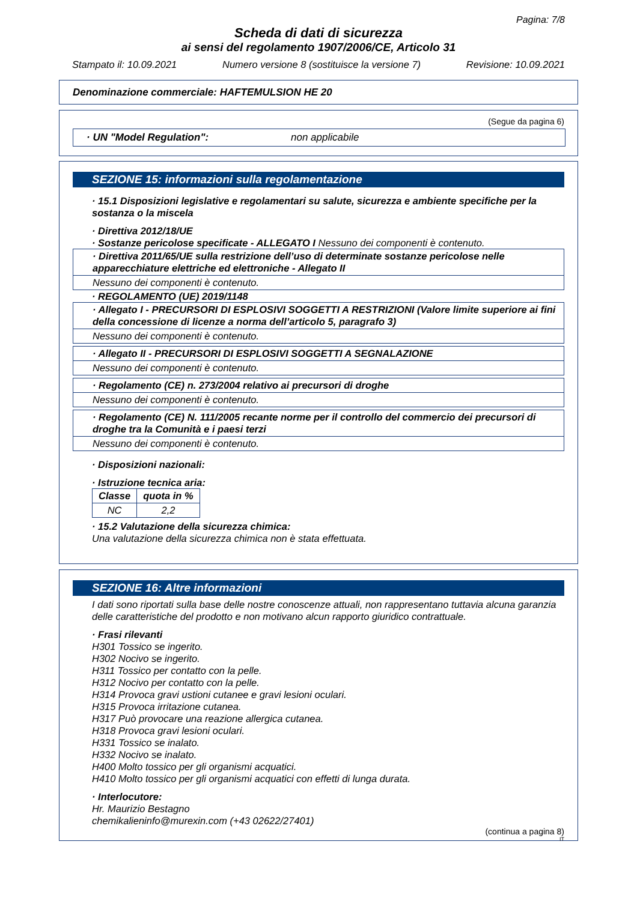Pagina: 7/8
Scheda di dati di sicurezza
ai sensi del regolamento 1907/2006/CE, Articolo 31
Stampato il: 10.09.2021 Numero versione 8 (sostituisce la versione 7) Revisione: 10.09.2021
Denominazione commerciale: HAFTEMULSION HE 20
(Segue da pagina 6)
· UN "Model Regulation": non applicabile
SEZIONE 15: informazioni sulla regolamentazione
· 15.1 Disposizioni legislative e regolamentari su salute, sicurezza e ambiente specifiche per la sostanza o la miscela
· Direttiva 2012/18/UE
· Sostanze pericolose specificate - ALLEGATO I Nessuno dei componenti è contenuto.
· Direttiva 2011/65/UE sulla restrizione dell’uso di determinate sostanze pericolose nelle apparecchiature elettriche ed elettroniche - Allegato II
Nessuno dei componenti è contenuto.
· REGOLAMENTO (UE) 2019/1148
· Allegato I - PRECURSORI DI ESPLOSIVI SOGGETTI A RESTRIZIONI (Valore limite superiore ai fini della concessione di licenze a norma dell’articolo 5, paragrafo 3)
Nessuno dei componenti è contenuto.
· Allegato II - PRECURSORI DI ESPLOSIVI SOGGETTI A SEGNALAZIONE
Nessuno dei componenti è contenuto.
· Regolamento (CE) n. 273/2004 relativo ai precursori di droghe
Nessuno dei componenti è contenuto.
· Regolamento (CE) N. 111/2005 recante norme per il controllo del commercio dei precursori di droghe tra la Comunità e i paesi terzi
Nessuno dei componenti è contenuto.
· Disposizioni nazionali:
· Istruzione tecnica aria:
| Classe | quota in % |
| --- | --- |
| NC | 2,2 |
· 15.2 Valutazione della sicurezza chimica:
Una valutazione della sicurezza chimica non è stata effettuata.
SEZIONE 16: Altre informazioni
I dati sono riportati sulla base delle nostre conoscenze attuali, non rappresentano tuttavia alcuna garanzia delle caratteristiche del prodotto e non motivano alcun rapporto giuridico contrattuale.
· Frasi rilevanti
H301 Tossico se ingerito.
H302 Nocivo se ingerito.
H311 Tossico per contatto con la pelle.
H312 Nocivo per contatto con la pelle.
H314 Provoca gravi ustioni cutanee e gravi lesioni oculari.
H315 Provoca irritazione cutanea.
H317 Può provocare una reazione allergica cutanea.
H318 Provoca gravi lesioni oculari.
H331 Tossico se inalato.
H332 Nocivo se inalato.
H400 Molto tossico per gli organismi acquatici.
H410 Molto tossico per gli organismi acquatici con effetti di lunga durata.
· Interlocutore:
Hr. Maurizio Bestagno
chemikalieninfo@murexin.com (+43 02622/27401)
(continua a pagina 8)
IT